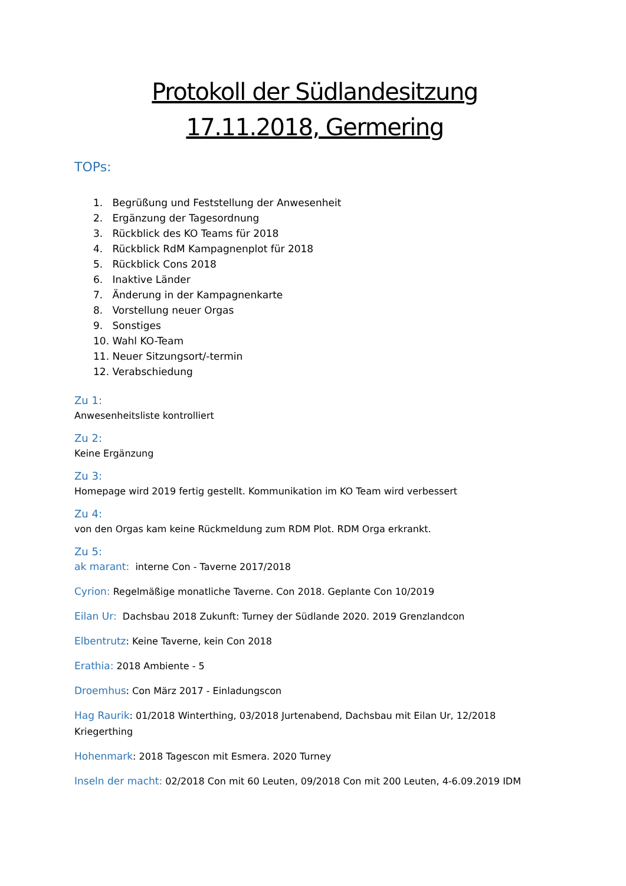Protokoll der Südlandesitzung
17.11.2018, Germering
TOPs:
1. Begrüßung und Feststellung der Anwesenheit
2. Ergänzung der Tagesordnung
3. Rückblick des KO Teams für 2018
4. Rückblick RdM Kampagnenplot für 2018
5. Rückblick Cons 2018
6. Inaktive Länder
7. Änderung in der Kampagnenkarte
8. Vorstellung neuer Orgas
9. Sonstiges
10. Wahl KO-Team
11. Neuer Sitzungsort/-termin
12. Verabschiedung
Zu 1:
Anwesenheitsliste kontrolliert
Zu 2:
Keine Ergänzung
Zu 3:
Homepage wird 2019 fertig gestellt. Kommunikation im KO Team wird verbessert
Zu 4:
von den Orgas kam keine Rückmeldung zum RDM Plot. RDM Orga erkrankt.
Zu 5:
ak marant: interne Con - Taverne 2017/2018
Cyrion: Regelmäßige monatliche Taverne. Con 2018. Geplante Con 10/2019
Eilan Ur: Dachsbau 2018 Zukunft: Turney der Südlande 2020. 2019 Grenzlandcon
Elbentrutz: Keine Taverne, kein Con 2018
Erathia: 2018 Ambiente - 5
Droemhus: Con März 2017 - Einladungscon
Hag Raurik: 01/2018 Winterthing, 03/2018 Jurtenabend, Dachsbau mit Eilan Ur, 12/2018 Kriegerthing
Hohenmark: 2018 Tagescon mit Esmera. 2020 Turney
Inseln der macht: 02/2018 Con mit 60 Leuten, 09/2018 Con mit 200 Leuten, 4-6.09.2019 IDM